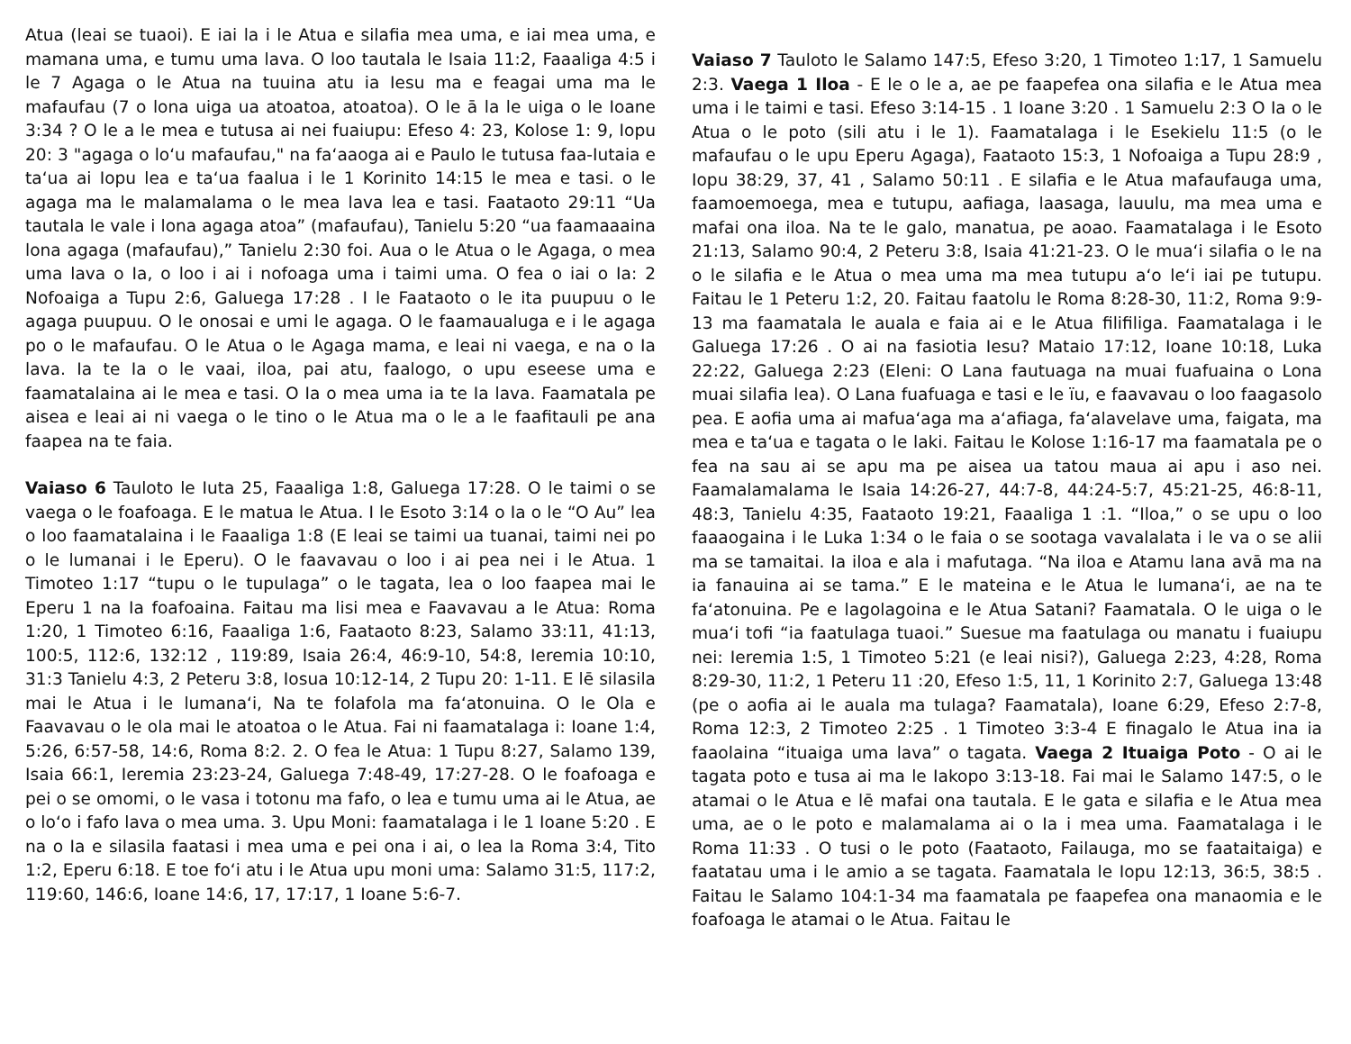Atua (leai se tuaoi). E iai la i le Atua e silafia mea uma, e iai mea uma, e mamana uma, e tumu uma lava. O loo tautala le Isaia 11:2, Faaaliga 4:5 i le 7 Agaga o le Atua na tuuina atu ia Iesu ma e feagai uma ma le mafaufau (7 o lona uiga ua atoatoa, atoatoa). O le ā la le uiga o le Ioane 3:34 ? O le a le mea e tutusa ai nei fuaiupu: Efeso 4: 23, Kolose 1: 9, Iopu 20: 3 "agaga o loʻu mafaufau," na faʻaaoga ai e Paulo le tutusa faa-Iutaia e taʻua ai Iopu lea e taʻua faalua i le 1 Korinito 14:15 le mea e tasi. o le agaga ma le malamalama o le mea lava lea e tasi. Faataoto 29:11 “Ua tautala le vale i lona agaga atoa” (mafaufau), Tanielu 5:20 “ua faamaaaina lona agaga (mafaufau),” Tanielu 2:30 foi. Aua o le Atua o le Agaga, o mea uma lava o Ia, o loo i ai i nofoaga uma i taimi uma. O fea o iai o Ia: 2 Nofoaiga a Tupu 2:6, Galuega 17:28 . I le Faataoto o le ita puupuu o le agaga puupuu. O le onosai e umi le agaga. O le faamaualuga e i le agaga po o le mafaufau. O le Atua o le Agaga mama, e leai ni vaega, e na o Ia lava. Ia te Ia o le vaai, iloa, pai atu, faalogo, o upu eseese uma e faamatalaina ai le mea e tasi. O Ia o mea uma ia te Ia lava. Faamatala pe aisea e leai ai ni vaega o le tino o le Atua ma o le a le faafitauli pe ana faapea na te faia.
Vaiaso 6 Tauloto le Iuta 25, Faaaliga 1:8, Galuega 17:28. O le taimi o se vaega o le foafoaga. E le matua le Atua. I le Esoto 3:14 o Ia o le “O Au” lea o loo faamatalaina i le Faaaliga 1:8 (E leai se taimi ua tuanai, taimi nei po o le lumanai i le Eperu). O le faavavau o loo i ai pea nei i le Atua. 1 Timoteo 1:17 “tupu o le tupulaga” o le tagata, lea o loo faapea mai le Eperu 1 na Ia foafoaina. Faitau ma lisi mea e Faavavau a le Atua: Roma 1:20, 1 Timoteo 6:16, Faaaliga 1:6, Faataoto 8:23, Salamo 33:11, 41:13, 100:5, 112:6, 132:12 , 119:89, Isaia 26:4, 46:9-10, 54:8, Ieremia 10:10, 31:3 Tanielu 4:3, 2 Peteru 3:8, Iosua 10:12-14, 2 Tupu 20: 1-11. E lē silasila mai le Atua i le lumanaʻi, Na te folafola ma faʻatonuina. O le Ola e Faavavau o le ola mai le atoatoa o le Atua. Fai ni faamatalaga i: Ioane 1:4, 5:26, 6:57-58, 14:6, Roma 8:2. 2. O fea le Atua: 1 Tupu 8:27, Salamo 139, Isaia 66:1, Ieremia 23:23-24, Galuega 7:48-49, 17:27-28. O le foafoaga e pei o se omomi, o le vasa i totonu ma fafo, o lea e tumu uma ai le Atua, ae o loʻo i fafo lava o mea uma. 3. Upu Moni: faamatalaga i le 1 Ioane 5:20 . E na o Ia e silasila faatasi i mea uma e pei ona i ai, o lea la Roma 3:4, Tito 1:2, Eperu 6:18. E toe foʻi atu i le Atua upu moni uma: Salamo 31:5, 117:2, 119:60, 146:6, Ioane 14:6, 17, 17:17, 1 Ioane 5:6-7.
Vaiaso 7 Tauloto le Salamo 147:5, Efeso 3:20, 1 Timoteo 1:17, 1 Samuelu 2:3. Vaega 1 Iloa - E le o le a, ae pe faapefea ona silafia e le Atua mea uma i le taimi e tasi. Efeso 3:14-15 . 1 Ioane 3:20 . 1 Samuelu 2:3 O Ia o le Atua o le poto (sili atu i le 1). Faamatalaga i le Esekielu 11:5 (o le mafaufau o le upu Eperu Agaga), Faataoto 15:3, 1 Nofoaiga a Tupu 28:9 , Iopu 38:29, 37, 41 , Salamo 50:11 . E silafia e le Atua mafaufauga uma, faamoemoega, mea e tutupu, aafiaga, laasaga, lauulu, ma mea uma e mafai ona iloa. Na te le galo, manatua, pe aoao. Faamatalaga i le Esoto 21:13, Salamo 90:4, 2 Peteru 3:8, Isaia 41:21-23. O le muaʻi silafia o le na o le silafia e le Atua o mea uma ma mea tutupu aʻo leʻi iai pe tutupu. Faitau le 1 Peteru 1:2, 20. Faitau faatolu le Roma 8:28-30, 11:2, Roma 9:9-13 ma faamatala le auala e faia ai e le Atua filifiliga. Faamatalaga i le Galuega 17:26 . O ai na fasiotia Iesu? Mataio 17:12, Ioane 10:18, Luka 22:22, Galuega 2:23 (Eleni: O Lana fautuaga na muai fuafuaina o Lona muai silafia lea). O Lana fuafuaga e tasi e le ïu, e faavavau o loo faagasolo pea. E aofia uma ai mafuaʻaga ma aʻafiaga, faʻalavelave uma, faigata, ma mea e taʻua e tagata o le laki. Faitau le Kolose 1:16-17 ma faamatala pe o fea na sau ai se apu ma pe aisea ua tatou maua ai apu i aso nei. Faamalamalama le Isaia 14:26-27, 44:7-8, 44:24-5:7, 45:21-25, 46:8-11, 48:3, Tanielu 4:35, Faataoto 19:21, Faaaliga 1 :1. “Iloa,” o se upu o loo faaaogaina i le Luka 1:34 o le faia o se sootaga vavalalata i le va o se alii ma se tamaitai. Ia iloa e ala i mafutaga. “Na iloa e Atamu lana avā ma na ia fanauina ai se tama.” E le mateina e le Atua le lumanaʻi, ae na te faʻatonuina. Pe e lagolagoina e le Atua Satani? Faamatala. O le uiga o le muaʻi tofi “ia faatulaga tuaoi.” Suesue ma faatulaga ou manatu i fuaiupu nei: Ieremia 1:5, 1 Timoteo 5:21 (e leai nisi?), Galuega 2:23, 4:28, Roma 8:29-30, 11:2, 1 Peteru 11 :20, Efeso 1:5, 11, 1 Korinito 2:7, Galuega 13:48 (pe o aofia ai le auala ma tulaga? Faamatala), Ioane 6:29, Efeso 2:7-8, Roma 12:3, 2 Timoteo 2:25 . 1 Timoteo 3:3-4 E finagalo le Atua ina ia faaolaina “ituaiga uma lava” o tagata. Vaega 2 Ituaiga Poto - O ai le tagata poto e tusa ai ma le Iakopo 3:13-18. Fai mai le Salamo 147:5, o le atamai o le Atua e lē mafai ona tautala. E le gata e silafia e le Atua mea uma, ae o le poto e malamalama ai o Ia i mea uma. Faamatalaga i le Roma 11:33 . O tusi o le poto (Faataoto, Failauga, mo se faataitaiga) e faatatau uma i le amio a se tagata. Faamatala le Iopu 12:13, 36:5, 38:5 . Faitau le Salamo 104:1-34 ma faamatala pe faapefea ona manaomia e le foafoaga le atamai o le Atua. Faitau le